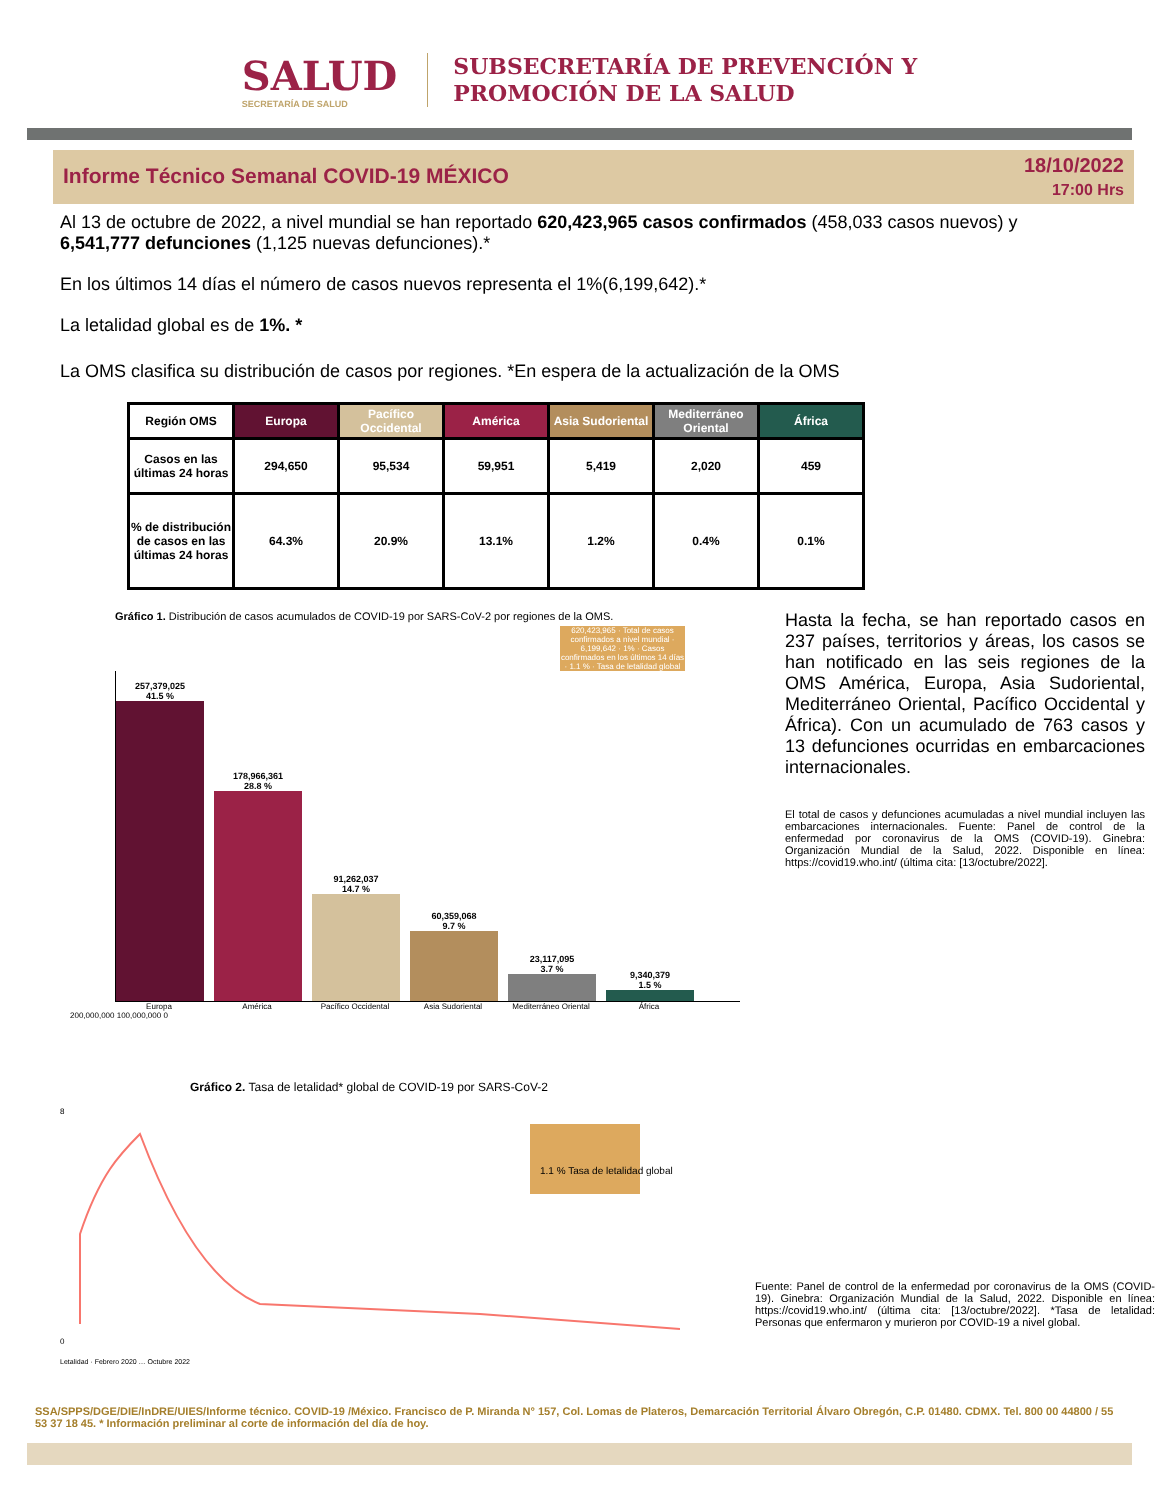SALUD
SECRETARÍA DE SALUD
SUBSECRETARÍA DE PREVENCIÓN Y
PROMOCIÓN DE LA SALUD
Informe Técnico Semanal COVID-19 MÉXICO
18/10/2022
17:00 Hrs
Al 13 de octubre de 2022, a nivel mundial se han reportado 620,423,965 casos confirmados (458,033 casos nuevos) y 6,541,777 defunciones (1,125 nuevas defunciones).*
En los últimos 14 días el número de casos nuevos representa el 1%(6,199,642).*
La letalidad global es de 1%. *
La OMS clasifica su distribución de casos por regiones. *En espera de la actualización de la OMS
| Región OMS | Europa | Pacífico Occidental | América | Asia Sudoriental | Mediterráneo Oriental | África |
| --- | --- | --- | --- | --- | --- | --- |
| Casos en las últimas 24 horas | 294,650 | 95,534 | 59,951 | 5,419 | 2,020 | 459 |
| % de distribución de casos en las últimas 24 horas | 64.3% | 20.9% | 13.1% | 1.2% | 0.4% | 0.1% |
Gráfico 1. Distribución de casos acumulados de COVID-19 por SARS-CoV-2 por regiones de la OMS.
620,423,965 · Total de casos confirmados a nivel mundial · 6,199,642 · 1% · Casos confirmados en los últimos 14 días · 1.1 % · Tasa de letalidad global
257,379,025
41.5 %
178,966,361
28.8 %
91,262,037
14.7 %
60,359,068
9.7 %
23,117,095
3.7 %
9,340,379
1.5 %
Europa América Pacífico Occidental Asia Sudoriental Mediterráneo Oriental África
200,000,000 100,000,000 0
Hasta la fecha, se han reportado casos en 237 países, territorios y áreas, los casos se han notificado en las seis regiones de la OMS América, Europa, Asia Sudoriental, Mediterráneo Oriental, Pacífico Occidental y África). Con un acumulado de 763 casos y 13 defunciones ocurridas en embarcaciones internacionales.
El total de casos y defunciones acumuladas a nivel mundial incluyen las embarcaciones internacionales. Fuente: Panel de control de la enfermedad por coronavirus de la OMS (COVID-19). Ginebra: Organización Mundial de la Salud, 2022. Disponible en línea: https://covid19.who.int/ (última cita: [13/octubre/2022].
Gráfico 2. Tasa de letalidad* global de COVID-19 por SARS-CoV-2
8
0
1.1 % Tasa de letalidad global
Letalidad · Febrero 2020 … Octubre 2022
Fuente: Panel de control de la enfermedad por coronavirus de la OMS (COVID-19). Ginebra: Organización Mundial de la Salud, 2022. Disponible en línea: https://covid19.who.int/ (última cita: [13/octubre/2022]. *Tasa de letalidad: Personas que enfermaron y murieron por COVID-19 a nivel global.
SSA/SPPS/DGE/DIE/InDRE/UIES/Informe técnico. COVID-19 /México. Francisco de P. Miranda N° 157, Col. Lomas de Plateros, Demarcación Territorial Álvaro Obregón, C.P. 01480. CDMX. Tel. 800 00 44800 / 55 53 37 18 45. * Información preliminar al corte de información del día de hoy.